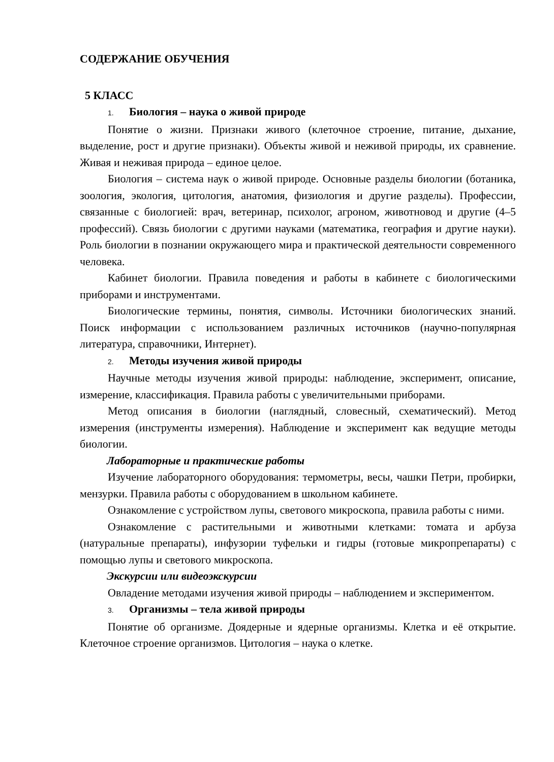СОДЕРЖАНИЕ ОБУЧЕНИЯ
5 КЛАСС
1. Биология – наука о живой природе
Понятие о жизни. Признаки живого (клеточное строение, питание, дыхание, выделение, рост и другие признаки). Объекты живой и неживой природы, их сравнение. Живая и неживая природа – единое целое.
Биология – система наук о живой природе. Основные разделы биологии (ботаника, зоология, экология, цитология, анатомия, физиология и другие разделы). Профессии, связанные с биологией: врач, ветеринар, психолог, агроном, животновод и другие (4–5 профессий). Связь биологии с другими науками (математика, география и другие науки). Роль биологии в познании окружающего мира и практической деятельности современного человека.
Кабинет биологии. Правила поведения и работы в кабинете с биологическими приборами и инструментами.
Биологические термины, понятия, символы. Источники биологических знаний. Поиск информации с использованием различных источников (научно-популярная литература, справочники, Интернет).
2. Методы изучения живой природы
Научные методы изучения живой природы: наблюдение, эксперимент, описание, измерение, классификация. Правила работы с увеличительными приборами.
Метод описания в биологии (наглядный, словесный, схематический). Метод измерения (инструменты измерения). Наблюдение и эксперимент как ведущие методы биологии.
Лабораторные и практические работы
Изучение лабораторного оборудования: термометры, весы, чашки Петри, пробирки, мензурки. Правила работы с оборудованием в школьном кабинете.
Ознакомление с устройством лупы, светового микроскопа, правила работы с ними.
Ознакомление с растительными и животными клетками: томата и арбуза (натуральные препараты), инфузории туфельки и гидры (готовые микропрепараты) с помощью лупы и светового микроскопа.
Экскурсии или видеоэкскурсии
Овладение методами изучения живой природы – наблюдением и экспериментом.
3. Организмы – тела живой природы
Понятие об организме. Доядерные и ядерные организмы. Клетка и её открытие. Клеточное строение организмов. Цитология – наука о клетке.